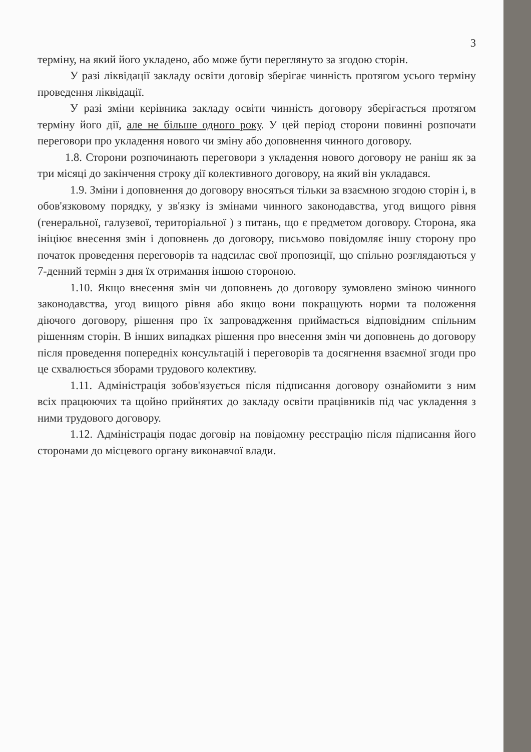3
терміну, на який його укладено, або може бути переглянуто за згодою сторін.
У разі ліквідації закладу освіти договір зберігає чинність протягом усього терміну проведення ліквідації.
У разі зміни керівника закладу освіти чинність договору зберігається протягом терміну його дії, але не більше одного року. У цей період сторони повинні розпочати переговори про укладення нового чи зміну або доповнення чинного договору.
1.8. Сторони розпочинають переговори з укладення нового договору не раніш як за три місяці до закінчення строку дії колективного договору, на який він укладався.
1.9. Зміни і доповнення до договору вносяться тільки за взаємною згодою сторін і, в обов'язковому порядку, у зв'язку із змінами чинного законодавства, угод вищого рівня (генеральної, галузевої, територіальної ) з питань, що є предметом договору. Сторона, яка ініціює внесення змін і доповнень до договору, письмово повідомляє іншу сторону про початок проведення переговорів та надсилає свої пропозиції, що спільно розглядаються у 7-денний термін з дня їх отримання іншою стороною.
1.10. Якщо внесення змін чи доповнень до договору зумовлено зміною чинного законодавства, угод вищого рівня або якщо вони покращують норми та положення діючого договору, рішення про їх запровадження приймається відповідним спільним рішенням сторін. В інших випадках рішення про внесення змін чи доповнень до договору після проведення попередніх консультацій і переговорів та досягнення взаємної згоди про це схвалюється зборами трудового колективу.
1.11. Адміністрація зобов'язується після підписання договору ознайомити з ним всіх працюючих та щойно прийнятих до закладу освіти працівників під час укладення з ними трудового договору.
1.12. Адміністрація подає договір на повідомну реєстрацію після підписання його сторонами до місцевого органу виконавчої влади.